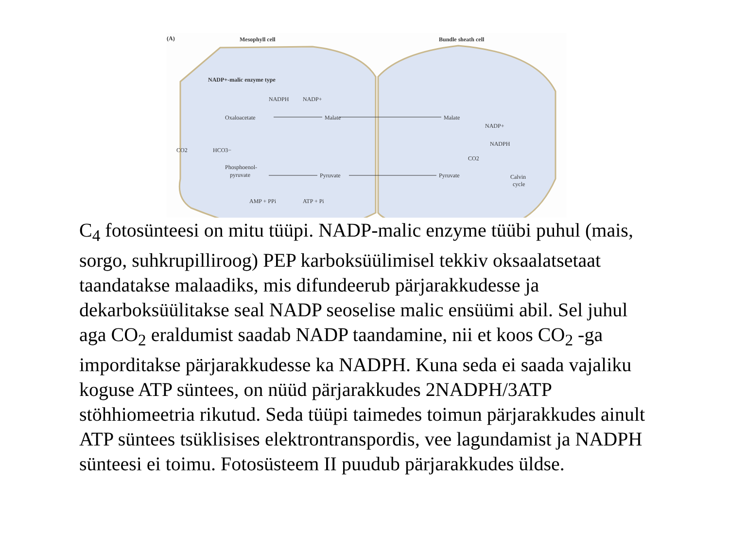(A)
Mesophyll cell
Bundle sheath cell
NADP+-malic enzyme type
NADPH
NADP+
Oxaloacetate
Malate
Malate
NADP+
NADPH
CO2
HCO3−
Phosphoenol-
pyruvate
Pyruvate
Pyruvate
CO2
Calvin
cycle
AMP + PPi
ATP + Pi
C<sub>4</sub> fotosünteesi on mitu tüüpi. NADP-malic enzyme tüübi puhul (mais, sorgo, suhkrupilliroog) PEP karboksüülimisel tekkiv oksaalatsetaat taandatakse malaadiks, mis difundeerub pärjarakkudesse ja dekarboksüülitakse seal NADP seoselise malic ensüümi abil. Sel juhul aga CO<sub>2</sub> eraldumist saadab NADP taandamine, nii et koos CO<sub>2</sub> -ga imporditakse pärjarakkudesse ka NADPH. Kuna seda ei saada vajaliku koguse ATP süntees, on nüüd pärjarakkudes 2NADPH/3ATP stöhhiomeetria rikutud. Seda tüüpi taimedes toimun pärjarakkudes ainult ATP süntees tsüklisises elektrontranspordis, vee lagundamist ja NADPH sünteesi ei toimu. Fotosüsteem II puudub pärjarakkudes üldse.